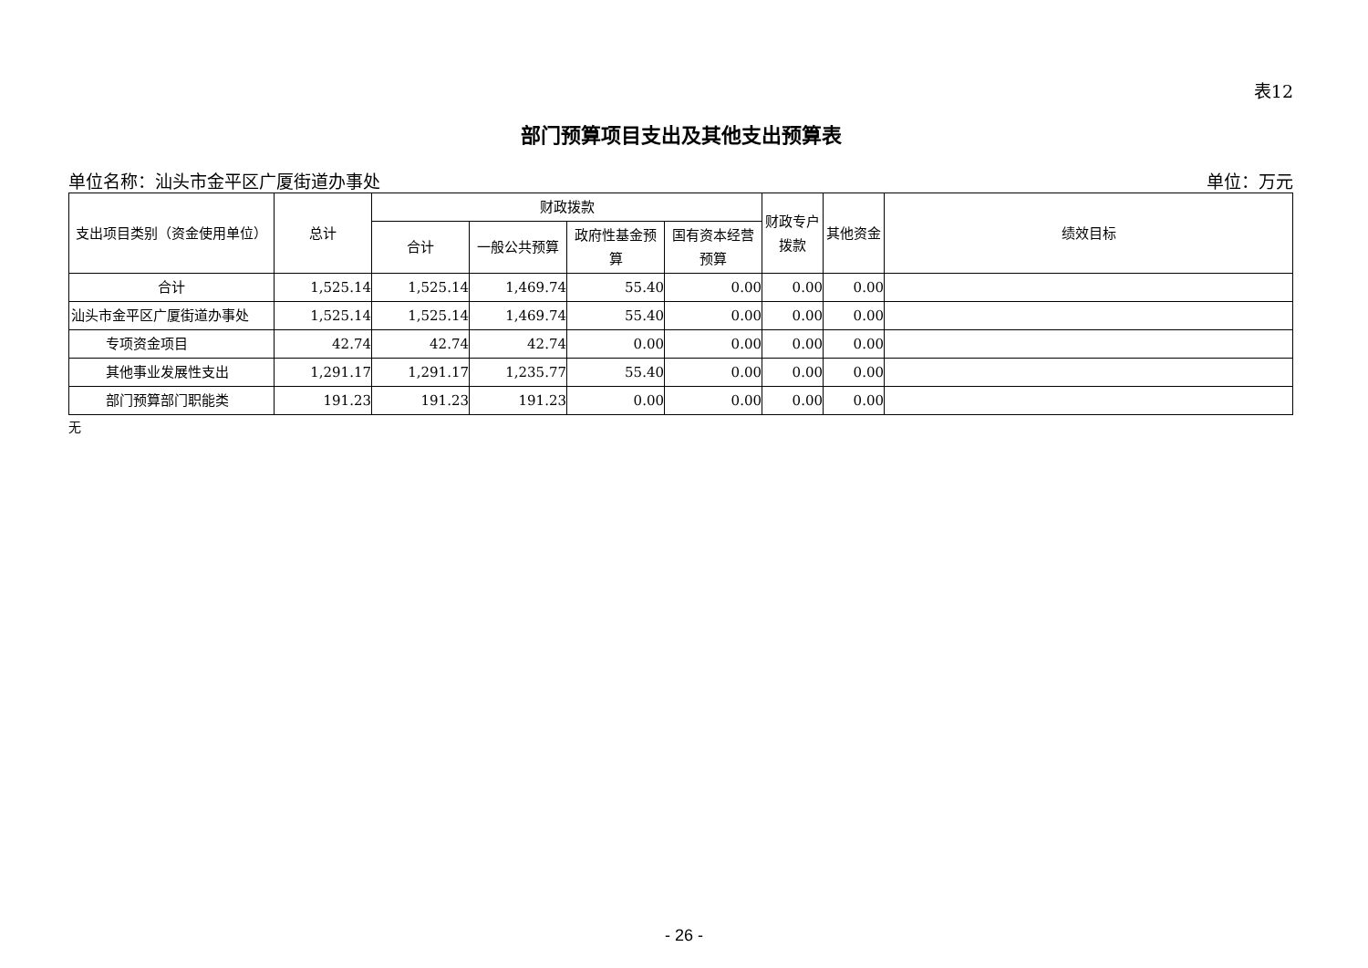表12
部门预算项目支出及其他支出预算表
单位名称：汕头市金平区广厦街道办事处 单位：万元
| 支出项目类别（资金使用单位） | 总计 | 财政拨款 | | | | 财政专户拨款 | 其他资金 | 绩效目标 |
| --- | --- | --- | --- | --- | --- | --- | --- | --- |
| | | 合计 | 一般公共预算 | 政府性基金预算 | 国有资本经营预算 | | | |
| 合计 | 1,525.14 | 1,525.14 | 1,469.74 | 55.40 | 0.00 | 0.00 | 0.00 | |
| 汕头市金平区广厦街道办事处 | 1,525.14 | 1,525.14 | 1,469.74 | 55.40 | 0.00 | 0.00 | 0.00 | |
| 专项资金项目 | 42.74 | 42.74 | 42.74 | 0.00 | 0.00 | 0.00 | 0.00 | |
| 其他事业发展性支出 | 1,291.17 | 1,291.17 | 1,235.77 | 55.40 | 0.00 | 0.00 | 0.00 | |
| 部门预算部门职能类 | 191.23 | 191.23 | 191.23 | 0.00 | 0.00 | 0.00 | 0.00 | |
无
- 26 -